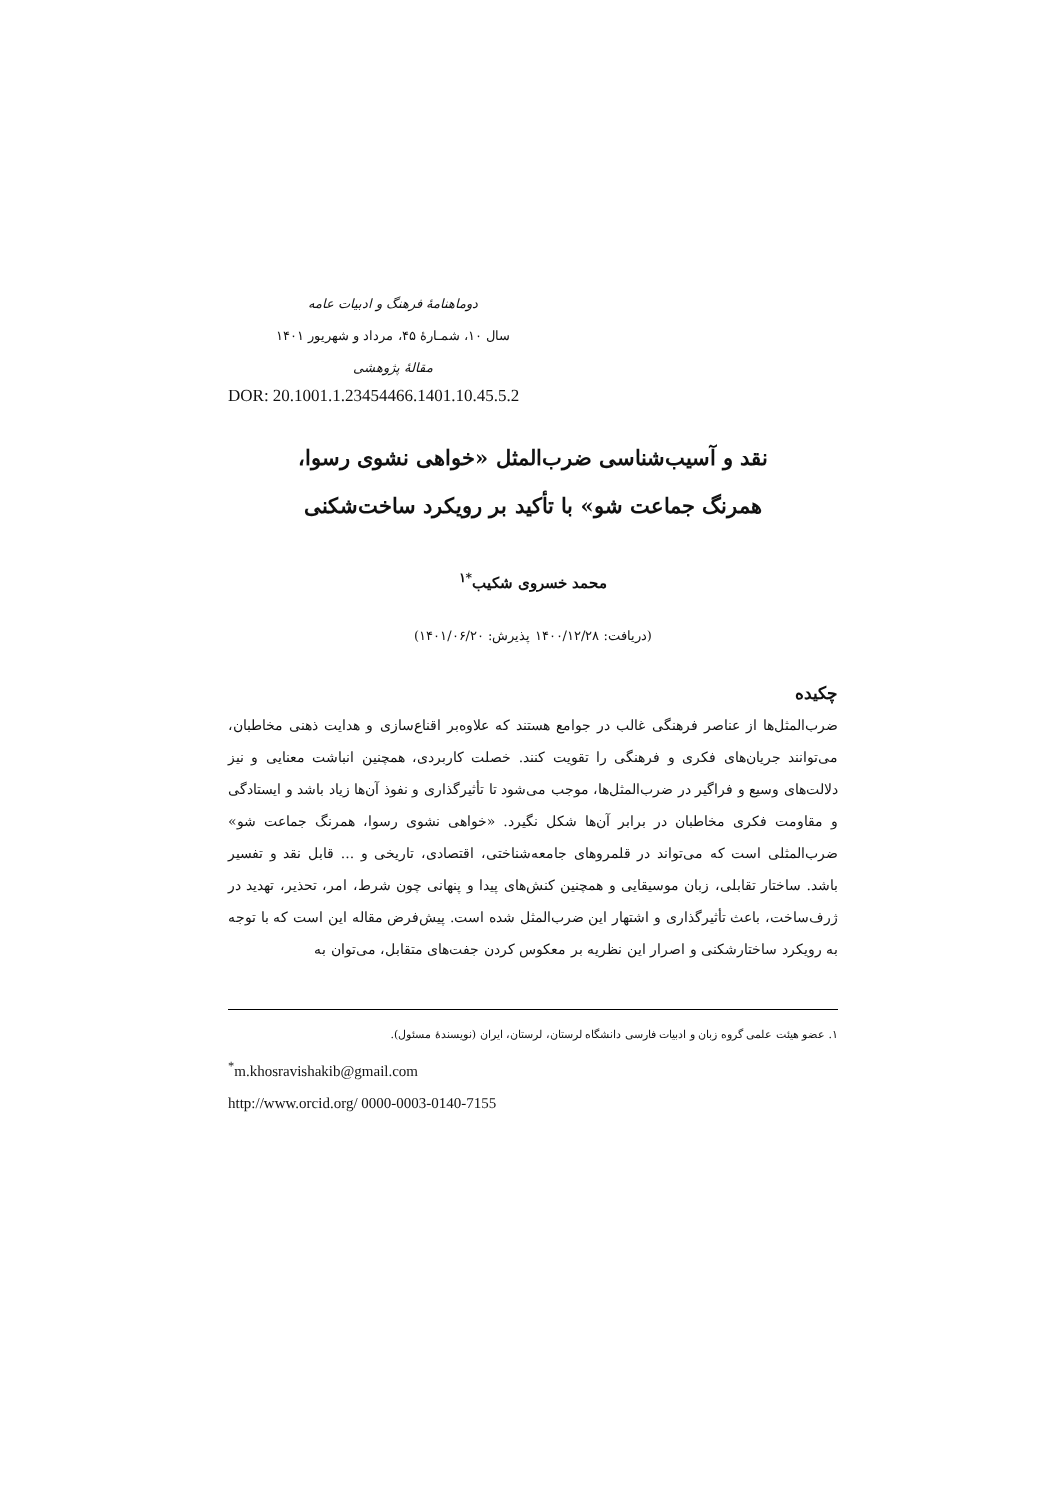دوماهنامهٔ فرهنگ و ادبیات عامه
سال ۱۰، شمـارهٔ ۴۵، مرداد و شهریور ۱۴۰۱
مقالهٔ پژوهشی
DOR: 20.1001.1.23454466.1401.10.45.5.2
نقد و آسیب‌شناسی ضرب‌المثل «خواهی نشوی رسوا،
همرنگ جماعت شو» با تأکید بر رویکرد ساخت‌شکنی
محمد خسروی شکیب<sup>*۱</sup>
(دریافت: ۱۴۰۰/۱۲/۲۸ پذیرش: ۱۴۰۱/۰۶/۲۰)
چکیده
ضرب‌المثل‌ها از عناصر فرهنگی غالب در جوامع هستند که علاوه‌بر اقناع‌سازی و هدایت ذهنی مخاطبان، می‌توانند جریان‌های فکری و فرهنگی را تقویت کنند. خصلت کاربردی، همچنین انباشت معنایی و نیز دلالت‌های وسیع و فراگیر در ضرب‌المثل‌ها، موجب می‌شود تا تأثیرگذاری و نفوذ آن‌ها زیاد باشد و ایستادگی و مقاومت فکری مخاطبان در برابر آن‌ها شکل نگیرد. «خواهی نشوی رسوا، همرنگ جماعت شو» ضرب‌المثلی است که می‌تواند در قلمروهای جامعه‌شناختی، اقتصادی، تاریخی و ... قابل نقد و تفسیر باشد. ساختار تقابلی، زبان موسیقایی و همچنین کنش‌های پیدا و پنهانی چون شرط، امر، تحذیر، تهدید در ژرف‌ساخت، باعث تأثیرگذاری و اشتهار این ضرب‌المثل شده است. پیش‌فرض مقاله این است که با توجه به رویکرد ساختارشکنی و اصرار این نظریه بر معکوس کردن جفت‌های متقابل، می‌توان به
۱. عضو هیئت علمی گروه زبان و ادبیات فارسی دانشگاه لرستان، لرستان، ایران (نویسندهٔ مسئول).
<sup>*</sup> m.khosravishakib@gmail.com
http://www.orcid.org/ 0000-0003-0140-7155